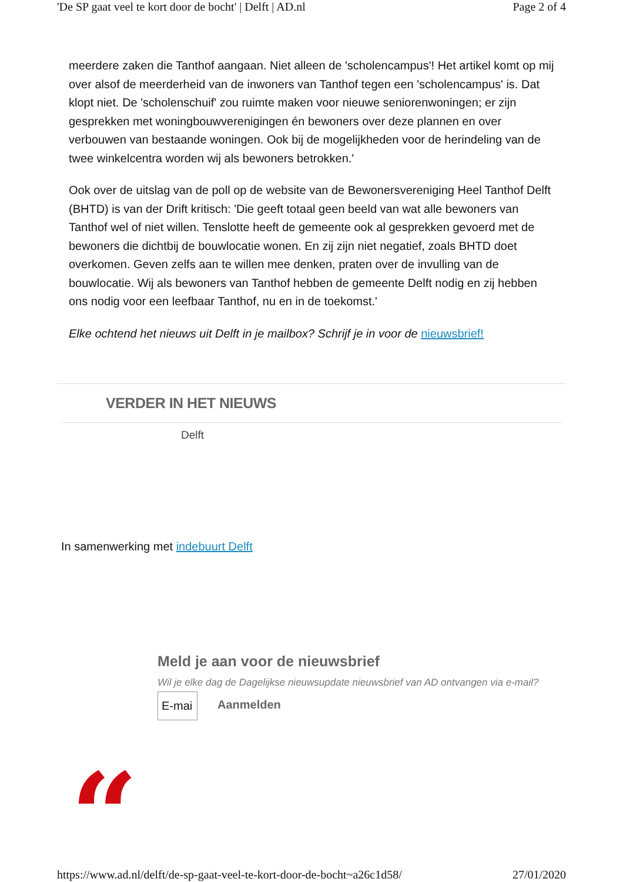'De SP gaat veel te kort door de bocht' | Delft | AD.nl Page 2 of 4
meerdere zaken die Tanthof aangaan. Niet alleen de 'scholencampus'! Het artikel komt op mij over alsof de meerderheid van de inwoners van Tanthof tegen een 'scholencampus' is. Dat klopt niet. De 'scholenschuif' zou ruimte maken voor nieuwe seniorenwoningen; er zijn gesprekken met woningbouwverenigingen én bewoners over deze plannen en over verbouwen van bestaande woningen. Ook bij de mogelijkheden voor de herindeling van de twee winkelcentra worden wij als bewoners betrokken.'
Ook over de uitslag van de poll op de website van de Bewonersvereniging Heel Tanthof Delft (BHTD) is van der Drift kritisch: 'Die geeft totaal geen beeld van wat alle bewoners van Tanthof wel of niet willen. Tenslotte heeft de gemeente ook al gesprekken gevoerd met de bewoners die dichtbij de bouwlocatie wonen. En zij zijn niet negatief, zoals BHTD doet overkomen. Geven zelfs aan te willen mee denken, praten over de invulling van de bouwlocatie. Wij als bewoners van Tanthof hebben de gemeente Delft nodig en zij hebben ons nodig voor een leefbaar Tanthof, nu en in de toekomst.'
Elke ochtend het nieuws uit Delft in je mailbox? Schrijf je in voor de nieuwsbrief!
VERDER IN HET NIEUWS
Delft
In samenwerking met indebuurt Delft
Meld je aan voor de nieuwsbrief
Wil je elke dag de Dagelijkse nieuwsupdate nieuwsbrief van AD ontvangen via e-mail?
E-mai Aanmelden
“
https://www.ad.nl/delft/de-sp-gaat-veel-te-kort-door-de-bocht~a26c1d58/ 27/01/2020